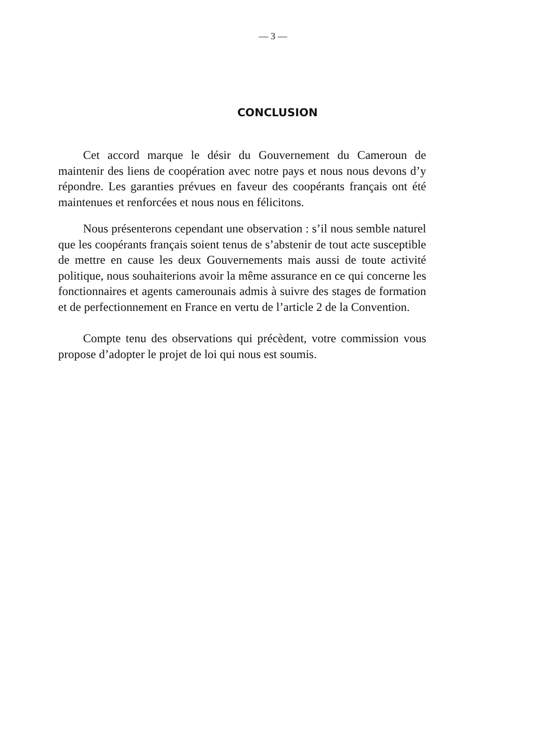— 3 —
CONCLUSION
Cet accord marque le désir du Gouvernement du Cameroun de maintenir des liens de coopération avec notre pays et nous nous devons d’y répondre. Les garanties prévues en faveur des coopérants français ont été maintenues et renforcées et nous nous en félicitons.
Nous présenterons cependant une observation : s’il nous semble naturel que les coopérants français soient tenus de s’abstenir de tout acte susceptible de mettre en cause les deux Gouvernements mais aussi de toute activité politique, nous souhaiterions avoir la même assurance en ce qui concerne les fonctionnaires et agents camerounais admis à suivre des stages de formation et de perfectionnement en France en vertu de l’article 2 de la Convention.
Compte tenu des observations qui précèdent, votre commission vous propose d’adopter le projet de loi qui nous est soumis.